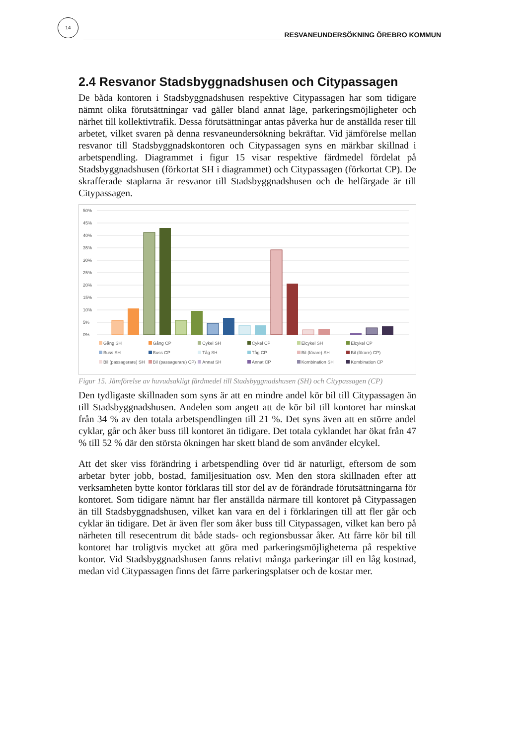14
RESVANEUNDERSÖKNING ÖREBRO KOMMUN
2.4 Resvanor Stadsbyggnadshusen och Citypassagen
De båda kontoren i Stadsbyggnadshusen respektive Citypassagen har som tidigare nämnt olika förutsättningar vad gäller bland annat läge, parkeringsmöjligheter och närhet till kollektivtrafik. Dessa förutsättningar antas påverka hur de anställda reser till arbetet, vilket svaren på denna resvaneundersökning bekräftar. Vid jämförelse mellan resvanor till Stadsbyggnadskontoren och Citypassagen syns en märkbar skillnad i arbetspendling. Diagrammet i figur 15 visar respektive färdmedel fördelat på Stadsbyggnadshusen (förkortat SH i diagrammet) och Citypassagen (förkortat CP). De skrafferade staplarna är resvanor till Stadsbyggnadshusen och de helfärgade är till Citypassagen.
50%
45%
40%
35%
30%
25%
20%
15%
10%
5%
0%
Gång SH Gång CP Cykel SH Cykel CP Elcykel SH Elcykel CP Buss SH Buss CP Tåg SH Tåg CP Bil (förare) SH Bil (förare) CP) Bil (passagerare) SH Bil (passagerare) CP) Annat SH Annat CP Kombination SH Kombination CP
Figur 15. Jämförelse av huvudsakligt färdmedel till Stadsbyggnadshusen (SH) och Citypassagen (CP)
Den tydligaste skillnaden som syns är att en mindre andel kör bil till Citypassagen än till Stadsbyggnadshusen. Andelen som angett att de kör bil till kontoret har minskat från 34 % av den totala arbetspendlingen till 21 %. Det syns även att en större andel cyklar, går och åker buss till kontoret än tidigare. Det totala cyklandet har ökat från 47 % till 52 % där den största ökningen har skett bland de som använder elcykel.
Att det sker viss förändring i arbetspendling över tid är naturligt, eftersom de som arbetar byter jobb, bostad, familjesituation osv. Men den stora skillnaden efter att verksamheten bytte kontor förklaras till stor del av de förändrade förutsättningarna för kontoret. Som tidigare nämnt har fler anställda närmare till kontoret på Citypassagen än till Stadsbyggnadshusen, vilket kan vara en del i förklaringen till att fler går och cyklar än tidigare. Det är även fler som åker buss till Citypassagen, vilket kan bero på närheten till resecentrum dit både stads- och regionsbussar åker. Att färre kör bil till kontoret har troligtvis mycket att göra med parkeringsmöjligheterna på respektive kontor. Vid Stadsbyggnadshusen fanns relativt många parkeringar till en låg kostnad, medan vid Citypassagen finns det färre parkeringsplatser och de kostar mer.